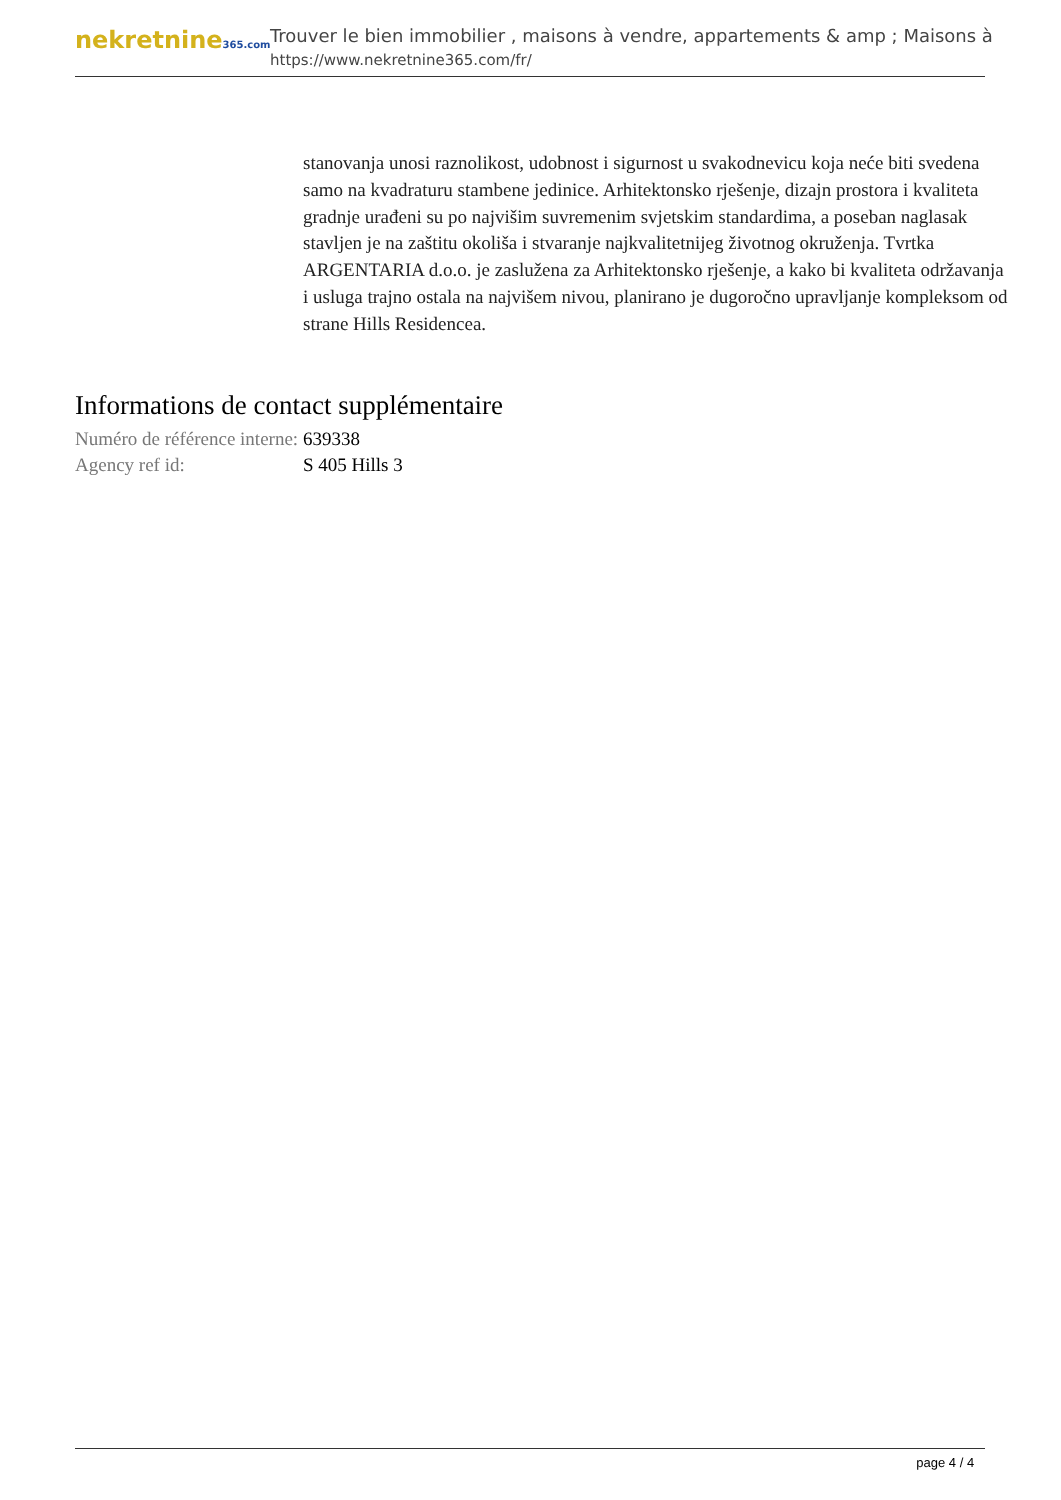nekretnine365.com
Trouver le bien immobilier , maisons à vendre, appartements & amp ; Maisons à
https://www.nekretnine365.com/fr/
stanovanja unosi raznolikost, udobnost i sigurnost u svakodnevicu koja neće biti svedena samo na kvadraturu stambene jedinice. Arhitektonsko rješenje, dizajn prostora i kvaliteta gradnje urađeni su po najvišim suvremenim svjetskim standardima, a poseban naglasak stavljen je na zaštitu okoliša i stvaranje najkvalitetnijeg životnog okruženja. Tvrtka ARGENTARIA d.o.o. je zaslužena za Arhitektonsko rješenje, a kako bi kvaliteta održavanja i usluga trajno ostala na najvišem nivou, planirano je dugoročno upravljanje kompleksom od strane Hills Residencea.
Informations de contact supplémentaire
| Numéro de référence interne: | 639338 |
| Agency ref id: | S 405 Hills 3 |
page 4 / 4